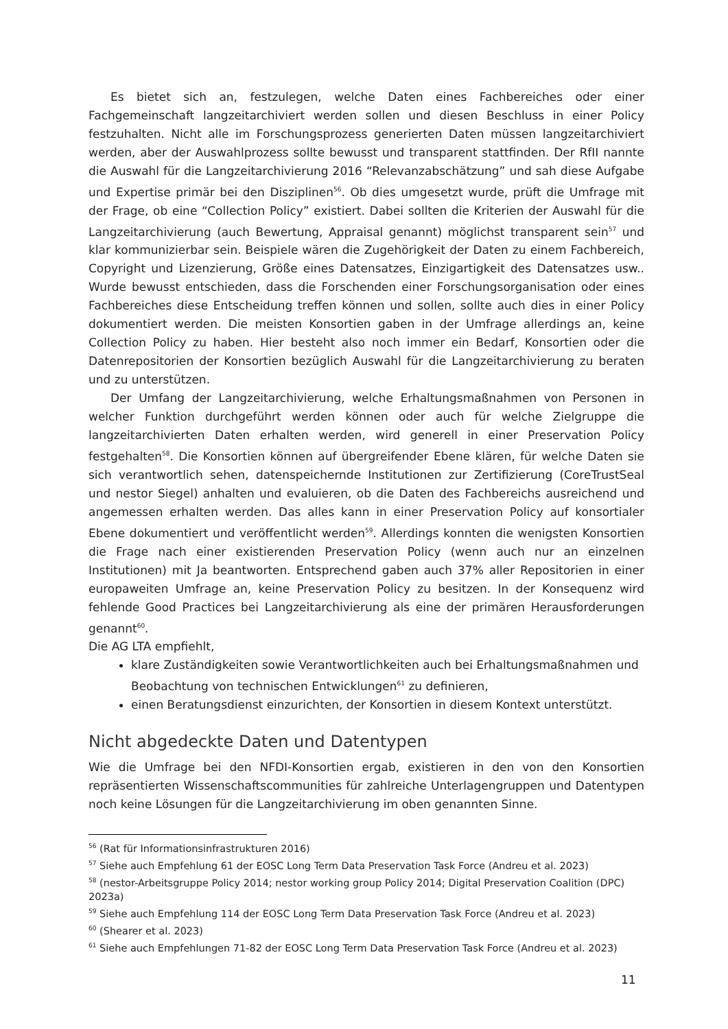Es bietet sich an, festzulegen, welche Daten eines Fachbereiches oder einer Fachgemeinschaft langzeitarchiviert werden sollen und diesen Beschluss in einer Policy festzuhalten. Nicht alle im Forschungsprozess generierten Daten müssen langzeitarchiviert werden, aber der Auswahlprozess sollte bewusst und transparent stattfinden. Der RfII nannte die Auswahl für die Langzeitarchivierung 2016 “Relevanzabschätzung” und sah diese Aufgabe und Expertise primär bei den Disziplinen<sup>56</sup>. Ob dies umgesetzt wurde, prüft die Umfrage mit der Frage, ob eine “Collection Policy” existiert. Dabei sollten die Kriterien der Auswahl für die Langzeitarchivierung (auch Bewertung, Appraisal genannt) möglichst transparent sein<sup>57</sup> und klar kommunizierbar sein. Beispiele wären die Zugehörigkeit der Daten zu einem Fachbereich, Copyright und Lizenzierung, Größe eines Datensatzes, Einzigartigkeit des Datensatzes usw.. Wurde bewusst entschieden, dass die Forschenden einer Forschungsorganisation oder eines Fachbereiches diese Entscheidung treffen können und sollen, sollte auch dies in einer Policy dokumentiert werden. Die meisten Konsortien gaben in der Umfrage allerdings an, keine Collection Policy zu haben. Hier besteht also noch immer ein Bedarf, Konsortien oder die Datenrepositorien der Konsortien bezüglich Auswahl für die Langzeitarchivierung zu beraten und zu unterstützen.
Der Umfang der Langzeitarchivierung, welche Erhaltungsmaßnahmen von Personen in welcher Funktion durchgeführt werden können oder auch für welche Zielgruppe die langzeitarchivierten Daten erhalten werden, wird generell in einer Preservation Policy festgehalten<sup>58</sup>. Die Konsortien können auf übergreifender Ebene klären, für welche Daten sie sich verantwortlich sehen, datenspeichernde Institutionen zur Zertifizierung (CoreTrustSeal und nestor Siegel) anhalten und evaluieren, ob die Daten des Fachbereichs ausreichend und angemessen erhalten werden. Das alles kann in einer Preservation Policy auf konsortialer Ebene dokumentiert und veröffentlicht werden<sup>59</sup>. Allerdings konnten die wenigsten Konsortien die Frage nach einer existierenden Preservation Policy (wenn auch nur an einzelnen Institutionen) mit Ja beantworten. Entsprechend gaben auch 37% aller Repositorien in einer europaweiten Umfrage an, keine Preservation Policy zu besitzen. In der Konsequenz wird fehlende Good Practices bei Langzeitarchivierung als eine der primären Herausforderungen genannt<sup>60</sup>.
Die AG LTA empfiehlt,
klare Zuständigkeiten sowie Verantwortlichkeiten auch bei Erhaltungsmaßnahmen und Beobachtung von technischen Entwicklungen<sup>61</sup> zu definieren,
einen Beratungsdienst einzurichten, der Konsortien in diesem Kontext unterstützt.
Nicht abgedeckte Daten und Datentypen
Wie die Umfrage bei den NFDI-Konsortien ergab, existieren in den von den Konsortien repräsentierten Wissenschaftscommunities für zahlreiche Unterlagengruppen und Datentypen noch keine Lösungen für die Langzeitarchivierung im oben genannten Sinne.
<sup>56</sup> (Rat für Informationsinfrastrukturen 2016)
<sup>57</sup> Siehe auch Empfehlung 61 der EOSC Long Term Data Preservation Task Force (Andreu et al. 2023)
<sup>58</sup> (nestor-Arbeitsgruppe Policy 2014; nestor working group Policy 2014; Digital Preservation Coalition (DPC) 2023a)
<sup>59</sup> Siehe auch Empfehlung 114 der EOSC Long Term Data Preservation Task Force (Andreu et al. 2023)
<sup>60</sup> (Shearer et al. 2023)
<sup>61</sup> Siehe auch Empfehlungen 71-82 der EOSC Long Term Data Preservation Task Force (Andreu et al. 2023)
11